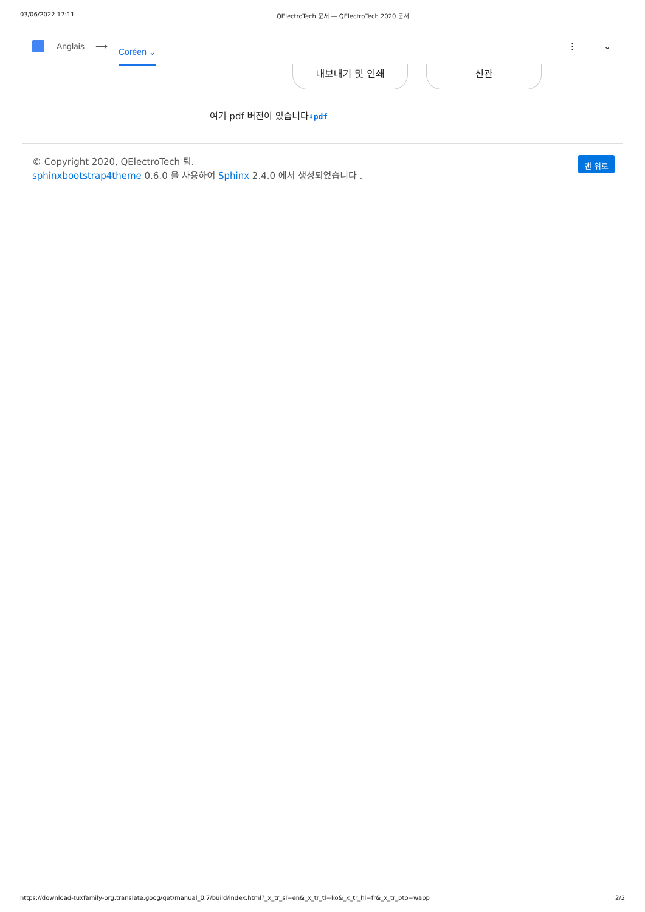03/06/2022 17:11 QElectroTech 문서 — QElectroTech 2020 문서
Anglais ⟶ Coréen ⌄ ⋮ ⌄
내보내기 및 인쇄 신관
여기 pdf 버전이 있습니다⬇pdf
© Copyright 2020, QElectroTech 팀.
sphinxbootstrap4theme 0.6.0 을 사용하여 Sphinx 2.4.0 에서 생성되었습니다 .
맨 위로
https://download-tuxfamily-org.translate.goog/qet/manual_0.7/build/index.html?_x_tr_sl=en&_x_tr_tl=ko&_x_tr_hl=fr&_x_tr_pto=wapp 2/2